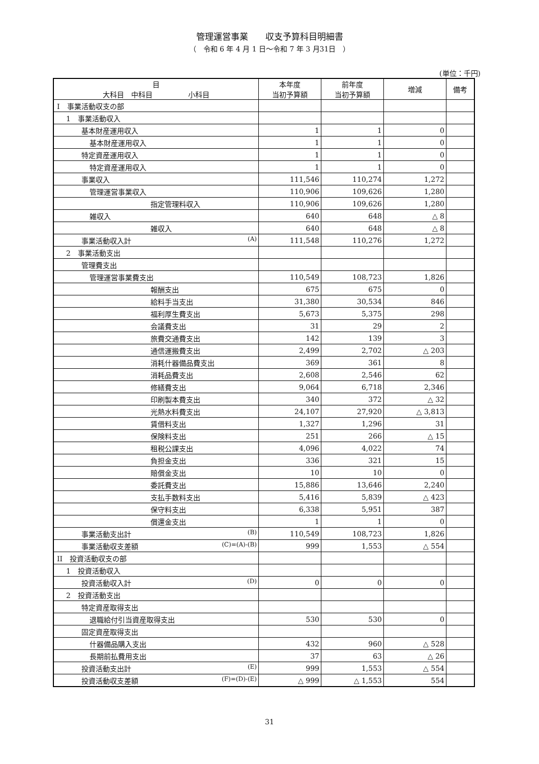管理運営事業　　収支予算科目明細書
（　令和 6 年 4 月 1 日～令和 7 年 3 月31日　）
(単位：千円)
| 目 大科目 中科目 小科目 | 本年度 当初予算額 | 前年度 当初予算額 | 増減 | 備考 |
| --- | --- | --- | --- | --- |
| I 事業活動収支の部 | | | | |
| 1 事業活動収入 | | | | |
| 基本財産運用収入 | 1 | 1 | 0 | |
| 基本財産運用収入 | 1 | 1 | 0 | |
| 特定資産運用収入 | 1 | 1 | 0 | |
| 特定資産運用収入 | 1 | 1 | 0 | |
| 事業収入 | 111,546 | 110,274 | 1,272 | |
| 管理運営事業収入 | 110,906 | 109,626 | 1,280 | |
| 指定管理料収入 | 110,906 | 109,626 | 1,280 | |
| 雑収入 | 640 | 648 | △ 8 | |
| 雑収入 | 640 | 648 | △ 8 | |
| 事業活動収入計 (A) | 111,548 | 110,276 | 1,272 | |
| 2 事業活動支出 | | | | |
| 管理費支出 | | | | |
| 管理運営事業費支出 | 110,549 | 108,723 | 1,826 | |
| 報酬支出 | 675 | 675 | 0 | |
| 給料手当支出 | 31,380 | 30,534 | 846 | |
| 福利厚生費支出 | 5,673 | 5,375 | 298 | |
| 会議費支出 | 31 | 29 | 2 | |
| 旅費交通費支出 | 142 | 139 | 3 | |
| 通信運搬費支出 | 2,499 | 2,702 | △ 203 | |
| 消耗什器備品費支出 | 369 | 361 | 8 | |
| 消耗品費支出 | 2,608 | 2,546 | 62 | |
| 修繕費支出 | 9,064 | 6,718 | 2,346 | |
| 印刷製本費支出 | 340 | 372 | △ 32 | |
| 光熱水料費支出 | 24,107 | 27,920 | △ 3,813 | |
| 賃借料支出 | 1,327 | 1,296 | 31 | |
| 保険料支出 | 251 | 266 | △ 15 | |
| 租税公課支出 | 4,096 | 4,022 | 74 | |
| 負担金支出 | 336 | 321 | 15 | |
| 賠償金支出 | 10 | 10 | 0 | |
| 委託費支出 | 15,886 | 13,646 | 2,240 | |
| 支払手数料支出 | 5,416 | 5,839 | △ 423 | |
| 保守料支出 | 6,338 | 5,951 | 387 | |
| 償還金支出 | 1 | 1 | 0 | |
| 事業活動支出計 (B) | 110,549 | 108,723 | 1,826 | |
| 事業活動収支差額 (C)=(A)-(B) | 999 | 1,553 | △ 554 | |
| II 投資活動収支の部 | | | | |
| 1 投資活動収入 | | | | |
| 投資活動収入計 (D) | 0 | 0 | 0 | |
| 2 投資活動支出 | | | | |
| 特定資産取得支出 | | | | |
| 退職給付引当資産取得支出 | 530 | 530 | 0 | |
| 固定資産取得支出 | | | | |
| 什器備品購入支出 | 432 | 960 | △ 528 | |
| 長期前払費用支出 | 37 | 63 | △ 26 | |
| 投資活動支出計 (E) | 999 | 1,553 | △ 554 | |
| 投資活動収支差額 (F)=(D)-(E) | △ 999 | △ 1,553 | 554 | |
31